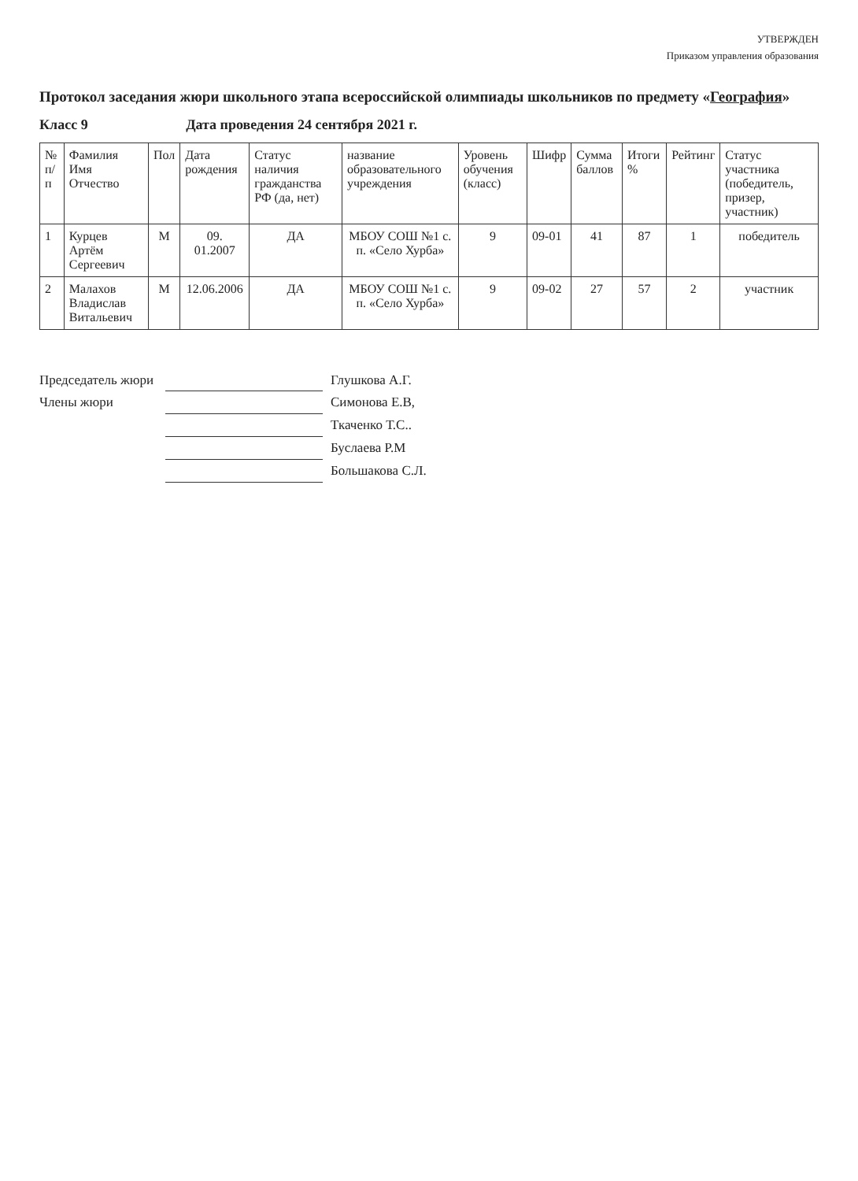УТВЕРЖДЕН
Приказом управления образования
Протокол заседания жюри школьного этапа всероссийской олимпиады школьников по предмету «География»
Класс 9 Дата проведения 24 сентября 2021 г.
| № п/п | Фамилия Имя Отчество | Пол | Дата рождения | Статус наличия гражданства РФ (да, нет) | название образовательного учреждения | Уровень обучения (класс) | Шифр | Сумма баллов | Итоги % | Рейтинг | Статус участника (победитель, призер, участник) |
| --- | --- | --- | --- | --- | --- | --- | --- | --- | --- | --- | --- |
| 1 | Курцев Артём Сергеевич | М | 09. 01.2007 | ДА | МБОУ СОШ №1 с. п. «Село Хурба» | 9 | 09-01 | 41 | 87 | 1 | победитель |
| 2 | Малахов Владислав Витальевич | М | 12.06.2006 | ДА | МБОУ СОШ №1 с. п. «Село Хурба» | 9 | 09-02 | 27 | 57 | 2 | участник |
Председатель жюри Глушкова А.Г.
Члены жюри Симонова Е.В,
Ткаченко Т.С..
Буслаева Р.М
Большакова С.Л.